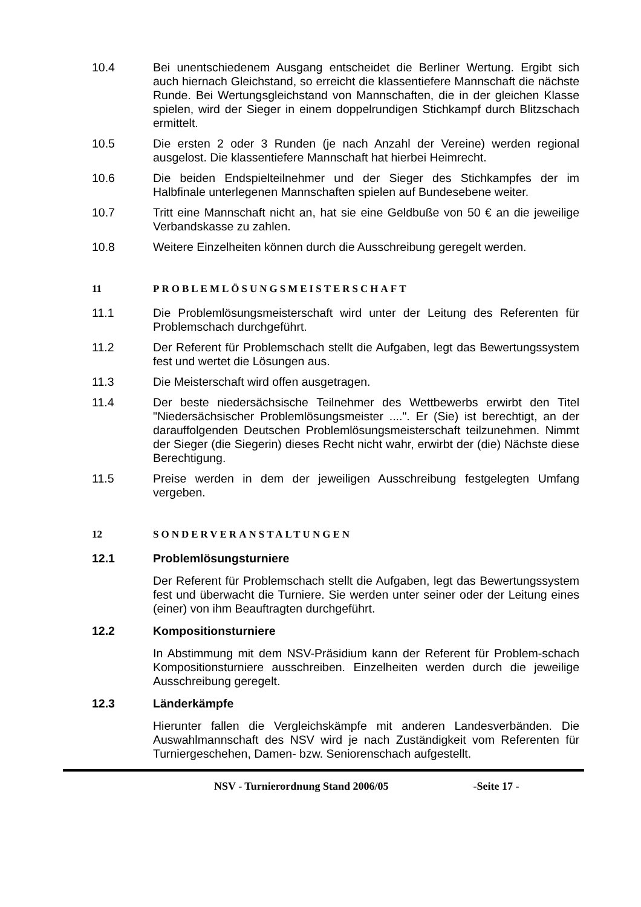10.4 Bei unentschiedenem Ausgang entscheidet die Berliner Wertung. Ergibt sich auch hiernach Gleichstand, so erreicht die klassentiefere Mannschaft die nächste Runde. Bei Wertungsgleichstand von Mannschaften, die in der gleichen Klasse spielen, wird der Sieger in einem doppelrundigen Stichkampf durch Blitzschach ermittelt.
10.5 Die ersten 2 oder 3 Runden (je nach Anzahl der Vereine) werden regional ausgelost. Die klassentiefere Mannschaft hat hierbei Heimrecht.
10.6 Die beiden Endspielteilnehmer und der Sieger des Stichkampfes der im Halbfinale unterlegenen Mannschaften spielen auf Bundesebene weiter.
10.7 Tritt eine Mannschaft nicht an, hat sie eine Geldbuße von 50 € an die jeweilige Verbandskasse zu zahlen.
10.8 Weitere Einzelheiten können durch die Ausschreibung geregelt werden.
11 PROBLEMLÖSUNGSMEISTERSCHAFT
11.1 Die Problemlösungsmeisterschaft wird unter der Leitung des Referenten für Problemschach durchgeführt.
11.2 Der Referent für Problemschach stellt die Aufgaben, legt das Bewertungssystem fest und wertet die Lösungen aus.
11.3 Die Meisterschaft wird offen ausgetragen.
11.4 Der beste niedersächsische Teilnehmer des Wettbewerbs erwirbt den Titel "Niedersächsischer Problemlösungsmeister ....". Er (Sie) ist berechtigt, an der darauffolgenden Deutschen Problemlösungsmeisterschaft teilzunehmen. Nimmt der Sieger (die Siegerin) dieses Recht nicht wahr, erwirbt der (die) Nächste diese Berechtigung.
11.5 Preise werden in dem der jeweiligen Ausschreibung festgelegten Umfang vergeben.
12 SONDERVERANSTALTUNGEN
12.1 Problemlösungsturniere
Der Referent für Problemschach stellt die Aufgaben, legt das Bewertungssystem fest und überwacht die Turniere. Sie werden unter seiner oder der Leitung eines (einer) von ihm Beauftragten durchgeführt.
12.2 Kompositionsturniere
In Abstimmung mit dem NSV-Präsidium kann der Referent für Problem-schach Kompositionsturniere ausschreiben. Einzelheiten werden durch die jeweilige Ausschreibung geregelt.
12.3 Länderkämpfe
Hierunter fallen die Vergleichskämpfe mit anderen Landesverbänden. Die Auswahlmannschaft des NSV wird je nach Zuständigkeit vom Referenten für Turniergeschehen, Damen- bzw. Seniorenschach aufgestellt.
NSV - Turnierordnung Stand 2006/05 -Seite 17 -